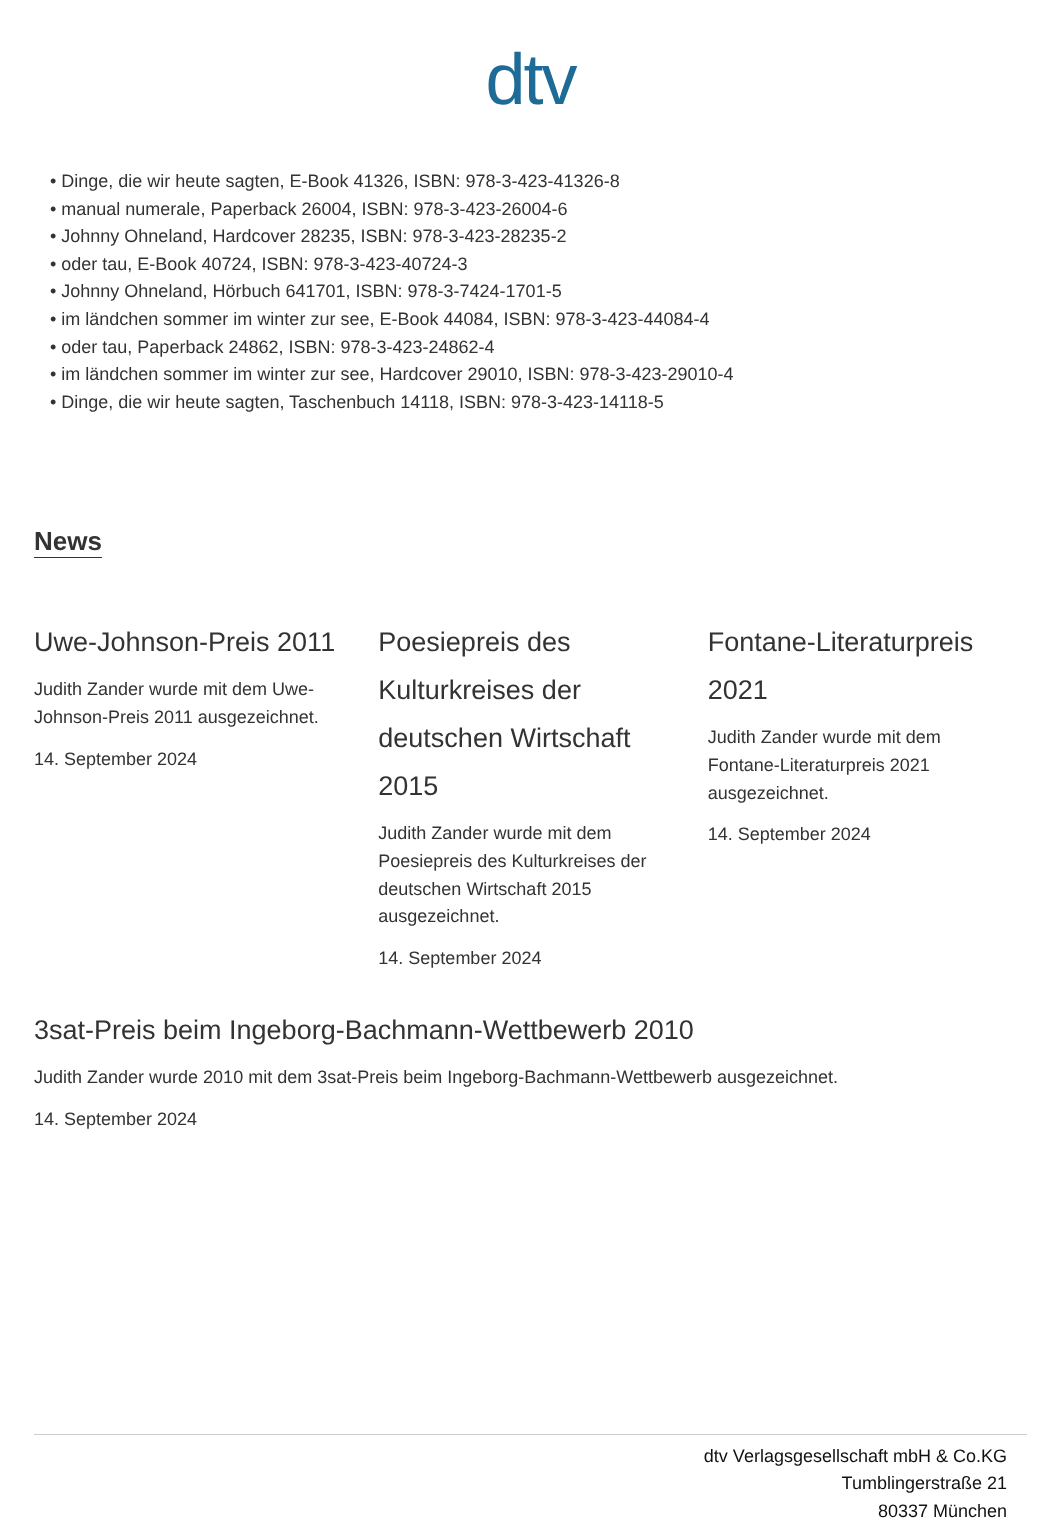dtv
• Dinge, die wir heute sagten, E-Book 41326, ISBN: 978-3-423-41326-8
• manual numerale, Paperback 26004, ISBN: 978-3-423-26004-6
• Johnny Ohneland, Hardcover 28235, ISBN: 978-3-423-28235-2
• oder tau, E-Book 40724, ISBN: 978-3-423-40724-3
• Johnny Ohneland, Hörbuch 641701, ISBN: 978-3-7424-1701-5
• im ländchen sommer im winter zur see, E-Book 44084, ISBN: 978-3-423-44084-4
• oder tau, Paperback 24862, ISBN: 978-3-423-24862-4
• im ländchen sommer im winter zur see, Hardcover 29010, ISBN: 978-3-423-29010-4
• Dinge, die wir heute sagten, Taschenbuch 14118, ISBN: 978-3-423-14118-5
News
Uwe-Johnson-Preis 2011
Judith Zander wurde mit dem Uwe-Johnson-Preis 2011 ausgezeichnet.
14. September 2024
Poesiepreis des Kulturkreises der deutschen Wirtschaft 2015
Judith Zander wurde mit dem Poesiepreis des Kulturkreises der deutschen Wirtschaft 2015 ausgezeichnet.
14. September 2024
Fontane-Literaturpreis 2021
Judith Zander wurde mit dem Fontane-Literaturpreis 2021 ausgezeichnet.
14. September 2024
3sat-Preis beim Ingeborg-Bachmann-Wettbewerb 2010
Judith Zander wurde 2010 mit dem 3sat-Preis beim Ingeborg-Bachmann-Wettbewerb ausgezeichnet.
14. September 2024
dtv Verlagsgesellschaft mbH & Co.KG
Tumblingerstraße 21
80337 München